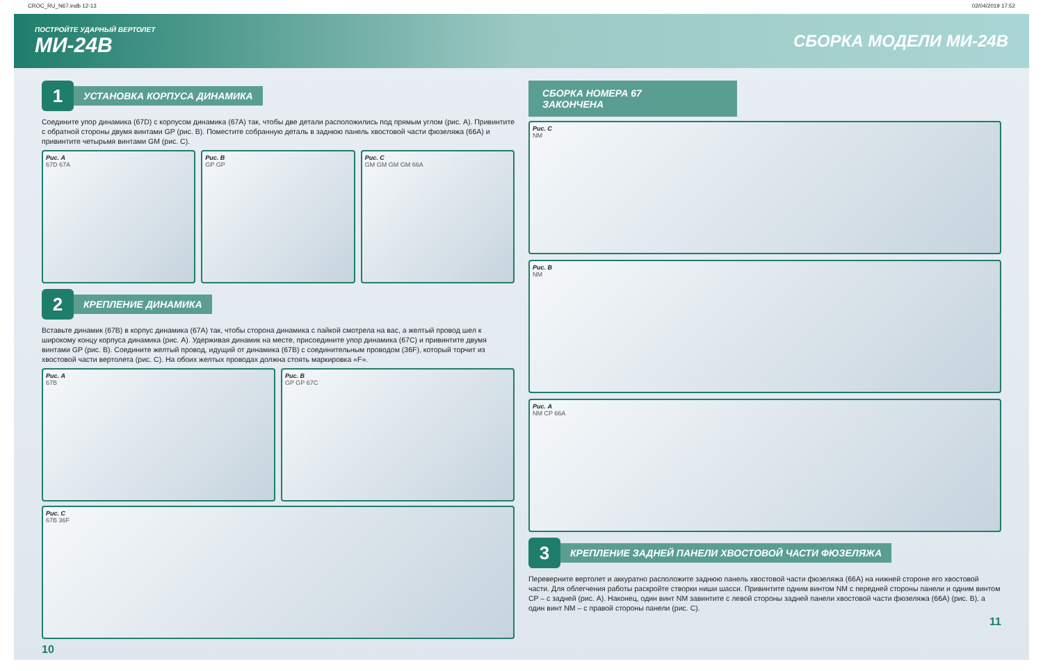CROC_RU_N67.indb 12-13 02/04/2019 17:52
ПОСТРОЙТЕ УДАРНЫЙ ВЕРТОЛЕТ
МИ-24В
СБОРКА МОДЕЛИ МИ-24В
1
УСТАНОВКА КОРПУСА ДИНАМИКА
Соедините упор динамика (67D) с корпусом динамика (67A) так, чтобы две детали расположились под прямым углом (рис. А). Привинтите с обратной стороны двумя винтами GP (рис. В). Поместите собранную деталь в заднюю панель хвостовой части фюзеляжа (66A) и привинтите четырьмя винтами GM (рис. С).
Рис. А
67D 67A
Рис. В
GP GP
Рис. С
GM GM GM GM 66A
2
КРЕПЛЕНИЕ ДИНАМИКА
Вставьте динамик (67B) в корпус динамика (67A) так, чтобы сторона динамика с пайкой смотрела на вас, а желтый провод шел к широкому концу корпуса динамика (рис. А). Удерживая динамик на месте, присоедините упор динамика (67C) и привинтите двумя винтами GP (рис. В). Соедините желтый провод, идущий от динамика (67B) с соединительным проводом (36F), который торчит из хвостовой части вертолета (рис. С). На обоих желтых проводах должна стоять маркировка «F».
Рис. А
67B
Рис. В
GP GP 67C
Рис. С
67B 36F
10
СБОРКА НОМЕРА 67
ЗАКОНЧЕНА
Рис. С
NM
Рис. В
NM
Рис. А
NM CP 66A
3
КРЕПЛЕНИЕ ЗАДНЕЙ ПАНЕЛИ ХВОСТОВОЙ ЧАСТИ ФЮЗЕЛЯЖА
Переверните вертолет и аккуратно расположите заднюю панель хвостовой части фюзеляжа (66A) на нижней стороне его хвостовой части. Для облегчения работы раскройте створки ниши шасси. Привинтите одним винтом NM с передней стороны панели и одним винтом CP – с задней (рис. А). Наконец, один винт NM завинтите с левой стороны задней панели хвостовой части фюзеляжа (66A) (рис. В), а один винт NM – с правой стороны панели (рис. С).
11